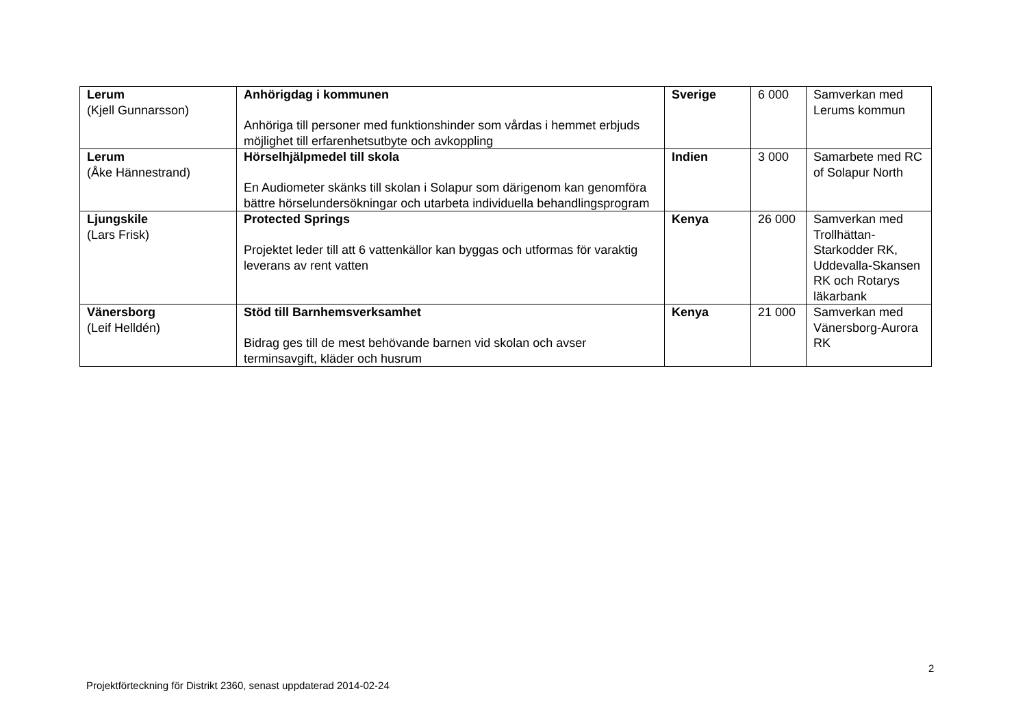| Lerum (Kjell Gunnarsson) | Anhörigdag i kommunen Anhöriga till personer med funktionshinder som vårdas i hemmet erbjuds möjlighet till erfarenhetsutbyte och avkoppling | Sverige | 6 000 | Samverkan med Lerums kommun |
| Lerum (Åke Hännestrand) | Hörselhjälpmedel till skola En Audiometer skänks till skolan i Solapur som därigenom kan genomföra bättre hörselundersökningar och utarbeta individuella behandlingsprogram | Indien | 3 000 | Samarbete med RC of Solapur North |
| Ljungskile (Lars Frisk) | Protected Springs Projektet leder till att 6 vattenkällor kan byggas och utformas för varaktig leverans av rent vatten | Kenya | 26 000 | Samverkan med Trollhättan-Starkodder RK, Uddevalla-Skansen RK och Rotarys läkarbank |
| Vänersborg (Leif Helldén) | Stöd till Barnhemsverksamhet Bidrag ges till de mest behövande barnen vid skolan och avser terminsavgift, kläder och husrum | Kenya | 21 000 | Samverkan med Vänersborg-Aurora RK |
2
Projektförteckning för Distrikt 2360, senast uppdaterad 2014-02-24